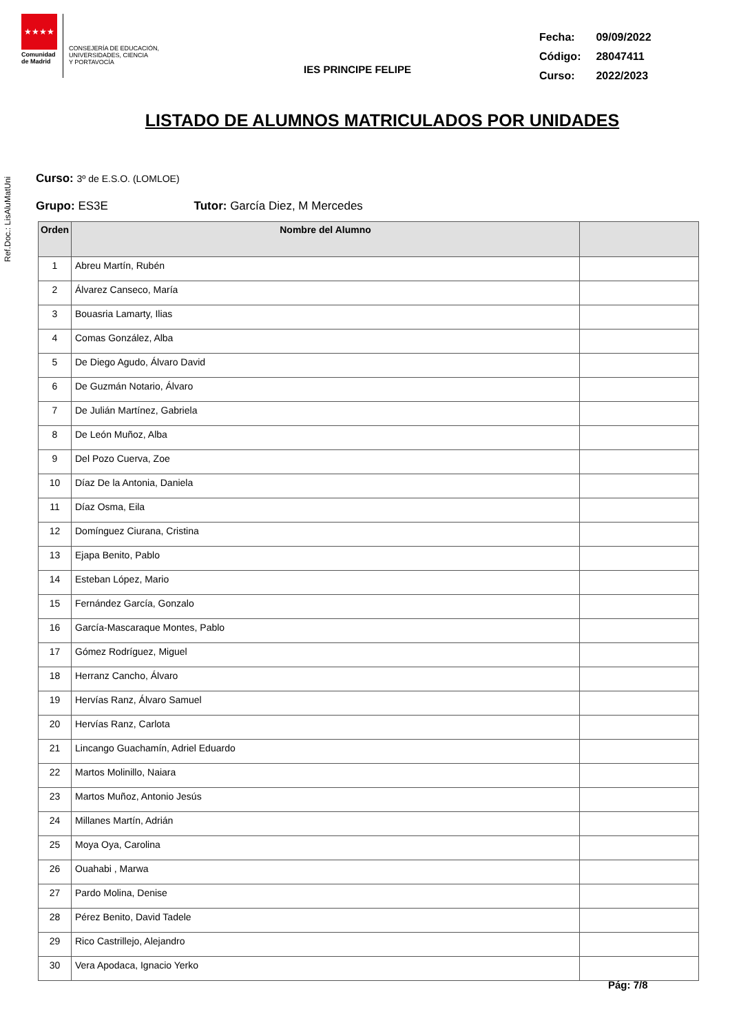Ref.Doc.: LisAluMatUni
★★★★
Comunidad
de Madrid
CONSEJERÍA DE EDUCACIÓN,
UNIVERSIDADES, CIENCIA
Y PORTAVOCÍA
IES PRINCIPE FELIPE
| Fecha: | 09/09/2022 |
| Código: | 28047411 |
| Curso: | 2022/2023 |
LISTADO DE ALUMNOS MATRICULADOS POR UNIDADES
Curso: 3º de E.S.O. (LOMLOE)
Grupo: ES3E Tutor: García Diez, M Mercedes
| Orden | Nombre del Alumno | |
| --- | --- | --- |
| 1 | Abreu Martín, Rubén | |
| 2 | Álvarez Canseco, María | |
| 3 | Bouasria Lamarty, Ilias | |
| 4 | Comas González, Alba | |
| 5 | De Diego Agudo, Álvaro David | |
| 6 | De Guzmán Notario, Álvaro | |
| 7 | De Julián Martínez, Gabriela | |
| 8 | De León Muñoz, Alba | |
| 9 | Del Pozo Cuerva, Zoe | |
| 10 | Díaz De la Antonia, Daniela | |
| 11 | Díaz Osma, Eila | |
| 12 | Domínguez Ciurana, Cristina | |
| 13 | Ejapa Benito, Pablo | |
| 14 | Esteban López, Mario | |
| 15 | Fernández García, Gonzalo | |
| 16 | García-Mascaraque Montes, Pablo | |
| 17 | Gómez Rodríguez, Miguel | |
| 18 | Herranz Cancho, Álvaro | |
| 19 | Hervías Ranz, Álvaro Samuel | |
| 20 | Hervías Ranz, Carlota | |
| 21 | Lincango Guachamín, Adriel Eduardo | |
| 22 | Martos Molinillo, Naiara | |
| 23 | Martos Muñoz, Antonio Jesús | |
| 24 | Millanes Martín, Adrián | |
| 25 | Moya Oya, Carolina | |
| 26 | Ouahabi , Marwa | |
| 27 | Pardo Molina, Denise | |
| 28 | Pérez Benito, David Tadele | |
| 29 | Rico Castrillejo, Alejandro | |
| 30 | Vera Apodaca, Ignacio Yerko | |
Pág: 7/8